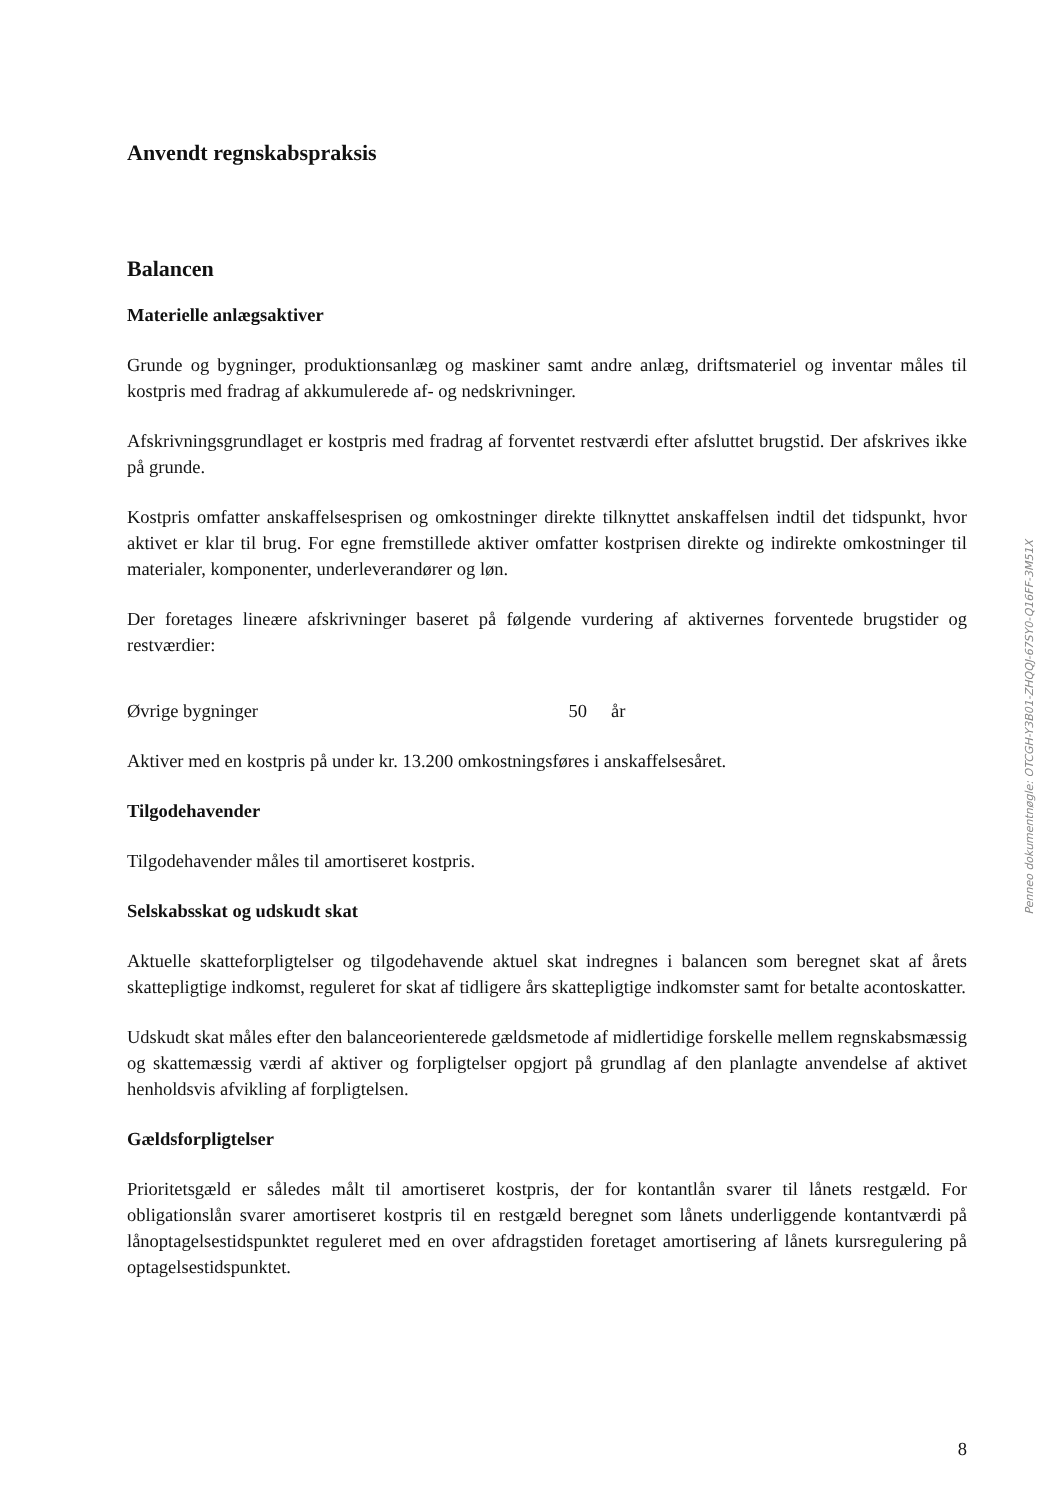Anvendt regnskabspraksis
Balancen
Materielle anlægsaktiver
Grunde og bygninger, produktionsanlæg og maskiner samt andre anlæg, driftsmateriel og inventar måles til kostpris med fradrag af akkumulerede af- og nedskrivninger.
Afskrivningsgrundlaget er kostpris med fradrag af forventet restværdi efter afsluttet brugstid. Der afskrives ikke på grunde.
Kostpris omfatter anskaffelsesprisen og omkostninger direkte tilknyttet anskaffelsen indtil det tidspunkt, hvor aktivet er klar til brug. For egne fremstillede aktiver omfatter kostprisen direkte og indirekte omkostninger til materialer, komponenter, underleverandører og løn.
Der foretages lineære afskrivninger baseret på følgende vurdering af aktivernes forventede brugstider og restværdier:
| Øvrige bygninger | 50 | år |
Aktiver med en kostpris på under kr. 13.200 omkostningsføres i anskaffelsesåret.
Tilgodehavender
Tilgodehavender måles til amortiseret kostpris.
Selskabsskat og udskudt skat
Aktuelle skatteforpligtelser og tilgodehavende aktuel skat indregnes i balancen som beregnet skat af årets skattepligtige indkomst, reguleret for skat af tidligere års skattepligtige indkomster samt for betalte acontoskatter.
Udskudt skat måles efter den balanceorienterede gældsmetode af midlertidige forskelle mellem regnskabsmæssig og skattemæssig værdi af aktiver og forpligtelser opgjort på grundlag af den planlagte anvendelse af aktivet henholdsvis afvikling af forpligtelsen.
Gældsforpligtelser
Prioritetsgæld er således målt til amortiseret kostpris, der for kontantlån svarer til lånets restgæld. For obligationslån svarer amortiseret kostpris til en restgæld beregnet som lånets underliggende kontantværdi på lånoptagelsestidspunktet reguleret med en over afdragstiden foretaget amortisering af lånets kursregulering på optagelsestidspunktet.
Penneo dokumentnøgle: OTCGH-Y3B01-ZHQQJ-67SY0-Q16FF-3M51X
8